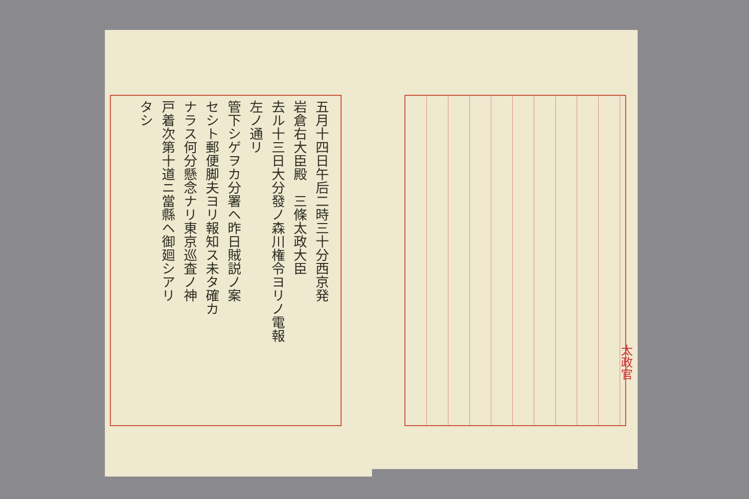五月十四日午后二時三十分西京発
岩倉右大臣殿　三條太政大臣
去ル十三日大分發ノ森川権令ヨリノ電報
左ノ通リ
管下シゲヲカ分署ヘ昨日賊説ノ案
セシト郵便脚夫ヨリ報知ス未タ確カ
ナラス何分懸念ナリ東京巡査ノ神
戸着次第十道ニ當縣ヘ御廻シアリ
タシ
太政官